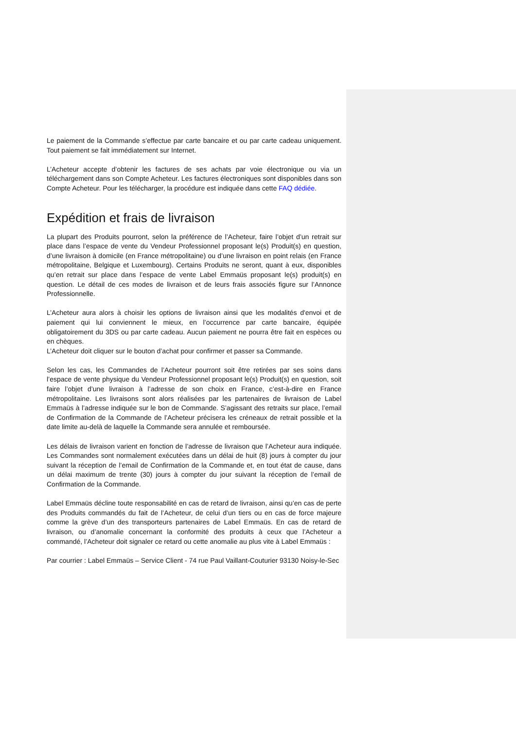Le paiement de la Commande s’effectue par carte bancaire et ou par carte cadeau uniquement. Tout paiement se fait immédiatement sur Internet.
L’Acheteur accepte d’obtenir les factures de ses achats par voie électronique ou via un téléchargement dans son Compte Acheteur. Les factures électroniques sont disponibles dans son Compte Acheteur. Pour les télécharger, la procédure est indiquée dans cette FAQ dédiée.
Expédition et frais de livraison
La plupart des Produits pourront, selon la préférence de l’Acheteur, faire l’objet d’un retrait sur place dans l’espace de vente du Vendeur Professionnel proposant le(s) Produit(s) en question, d’une livraison à domicile (en France métropolitaine) ou d’une livraison en point relais (en France métropolitaine, Belgique et Luxembourg). Certains Produits ne seront, quant à eux, disponibles qu’en retrait sur place dans l’espace de vente Label Emmaüs proposant le(s) produit(s) en question. Le détail de ces modes de livraison et de leurs frais associés figure sur l’Annonce Professionnelle.
L’Acheteur aura alors à choisir les options de livraison ainsi que les modalités d'envoi et de paiement qui lui conviennent le mieux, en l’occurrence par carte bancaire, équipée obligatoirement du 3DS ou par carte cadeau. Aucun paiement ne pourra être fait en espèces ou en chèques.
L’Acheteur doit cliquer sur le bouton d’achat pour confirmer et passer sa Commande.
Selon les cas, les Commandes de l’Acheteur pourront soit être retirées par ses soins dans l’espace de vente physique du Vendeur Professionnel proposant le(s) Produit(s) en question, soit faire l’objet d’une livraison à l’adresse de son choix en France, c’est-à-dire en France métropolitaine. Les livraisons sont alors réalisées par les partenaires de livraison de Label Emmaüs à l’adresse indiquée sur le bon de Commande. S’agissant des retraits sur place, l’email de Confirmation de la Commande de l’Acheteur précisera les créneaux de retrait possible et la date limite au-delà de laquelle la Commande sera annulée et remboursée.
Les délais de livraison varient en fonction de l’adresse de livraison que l’Acheteur aura indiquée. Les Commandes sont normalement exécutées dans un délai de huit (8) jours à compter du jour suivant la réception de l’email de Confirmation de la Commande et, en tout état de cause, dans un délai maximum de trente (30) jours à compter du jour suivant la réception de l’email de Confirmation de la Commande.
Label Emmaüs décline toute responsabilité en cas de retard de livraison, ainsi qu’en cas de perte des Produits commandés du fait de l’Acheteur, de celui d’un tiers ou en cas de force majeure comme la grève d’un des transporteurs partenaires de Label Emmaüs. En cas de retard de livraison, ou d’anomalie concernant la conformité des produits à ceux que l’Acheteur a commandé, l’Acheteur doit signaler ce retard ou cette anomalie au plus vite à Label Emmaüs :
Par courrier : Label Emmaüs – Service Client - 74 rue Paul Vaillant-Couturier 93130 Noisy-le-Sec